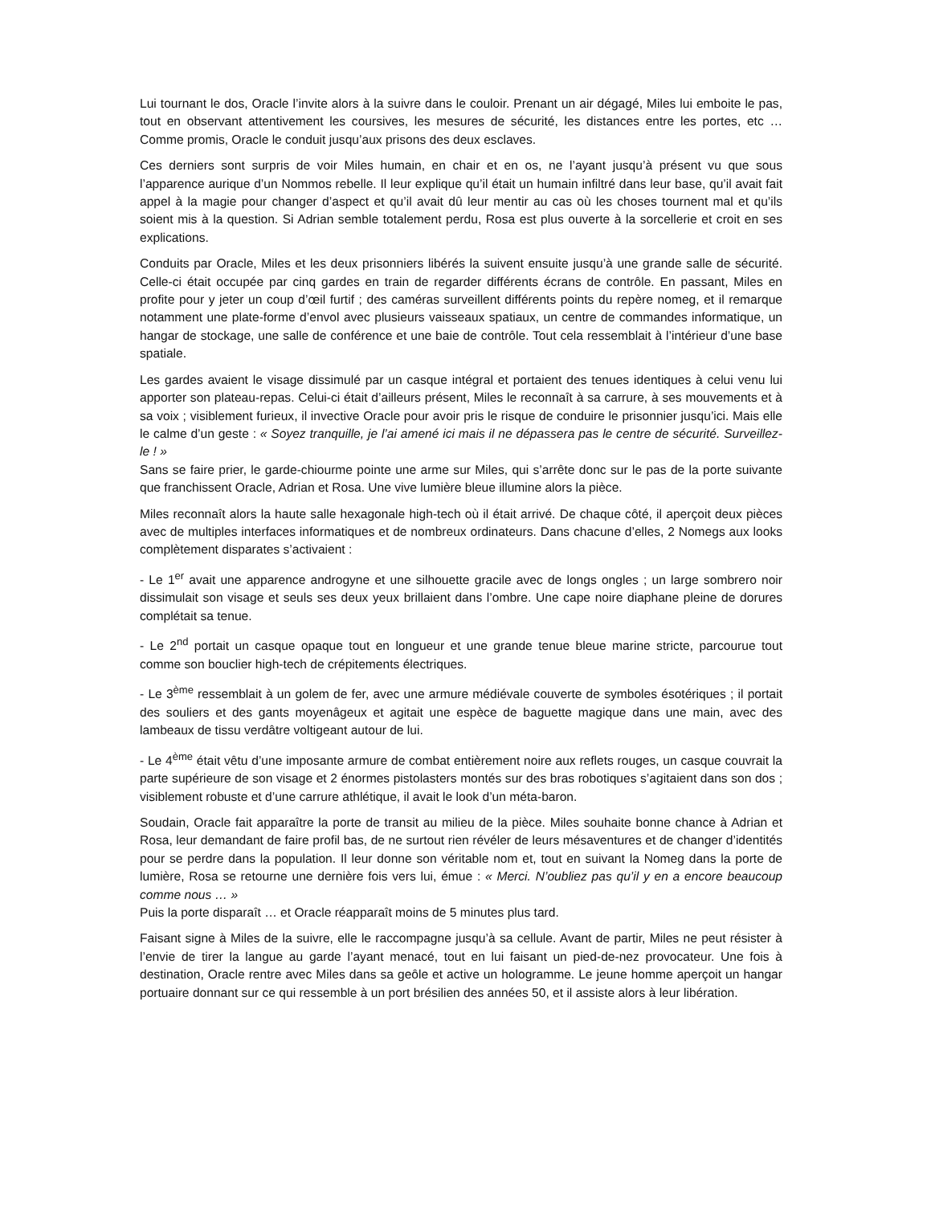Lui tournant le dos, Oracle l’invite alors à la suivre dans le couloir. Prenant un air dégagé, Miles lui emboite le pas, tout en observant attentivement les coursives, les mesures de sécurité, les distances entre les portes, etc … Comme promis, Oracle le conduit jusqu’aux prisons des deux esclaves.
Ces derniers sont surpris de voir Miles humain, en chair et en os, ne l’ayant jusqu’à présent vu que sous l’apparence aurique d’un Nommos rebelle. Il leur explique qu’il était un humain infiltré dans leur base, qu’il avait fait appel à la magie pour changer d’aspect et qu’il avait dû leur mentir au cas où les choses tournent mal et qu’ils soient mis à la question. Si Adrian semble totalement perdu, Rosa est plus ouverte à la sorcellerie et croit en ses explications.
Conduits par Oracle, Miles et les deux prisonniers libérés la suivent ensuite jusqu’à une grande salle de sécurité. Celle-ci était occupée par cinq gardes en train de regarder différents écrans de contrôle. En passant, Miles en profite pour y jeter un coup d’œil furtif ; des caméras surveillent différents points du repère nomeg, et il remarque notamment une plate-forme d’envol avec plusieurs vaisseaux spatiaux, un centre de commandes informatique, un hangar de stockage, une salle de conférence et une baie de contrôle. Tout cela ressemblait à l’intérieur d’une base spatiale.
Les gardes avaient le visage dissimulé par un casque intégral et portaient des tenues identiques à celui venu lui apporter son plateau-repas. Celui-ci était d’ailleurs présent, Miles le reconnaît à sa carrure, à ses mouvements et à sa voix ; visiblement furieux, il invective Oracle pour avoir pris le risque de conduire le prisonnier jusqu’ici. Mais elle le calme d’un geste : « Soyez tranquille, je l’ai amené ici mais il ne dépassera pas le centre de sécurité. Surveillez-le ! »
Sans se faire prier, le garde-chiourme pointe une arme sur Miles, qui s’arrête donc sur le pas de la porte suivante que franchissent Oracle, Adrian et Rosa. Une vive lumière bleue illumine alors la pièce.
Miles reconnaît alors la haute salle hexagonale high-tech où il était arrivé. De chaque côté, il aperçoit deux pièces avec de multiples interfaces informatiques et de nombreux ordinateurs. Dans chacune d’elles, 2 Nomegs aux looks complètement disparates s’activaient :
- Le 1<sup>er</sup> avait une apparence androgyne et une silhouette gracile avec de longs ongles ; un large sombrero noir dissimulait son visage et seuls ses deux yeux brillaient dans l’ombre. Une cape noire diaphane pleine de dorures complétait sa tenue.
- Le 2<sup>nd</sup> portait un casque opaque tout en longueur et une grande tenue bleue marine stricte, parcourue tout comme son bouclier high-tech de crépitements électriques.
- Le 3<sup>ème</sup> ressemblait à un golem de fer, avec une armure médiévale couverte de symboles ésotériques ; il portait des souliers et des gants moyenâgeux et agitait une espèce de baguette magique dans une main, avec des lambeaux de tissu verdâtre voltigeant autour de lui.
- Le 4<sup>ème</sup> était vêtu d’une imposante armure de combat entièrement noire aux reflets rouges, un casque couvrait la parte supérieure de son visage et 2 énormes pistolasters montés sur des bras robotiques s’agitaient dans son dos ; visiblement robuste et d’une carrure athlétique, il avait le look d’un méta-baron.
Soudain, Oracle fait apparaître la porte de transit au milieu de la pièce. Miles souhaite bonne chance à Adrian et Rosa, leur demandant de faire profil bas, de ne surtout rien révéler de leurs mésaventures et de changer d’identités pour se perdre dans la population. Il leur donne son véritable nom et, tout en suivant la Nomeg dans la porte de lumière, Rosa se retourne une dernière fois vers lui, émue : « Merci. N’oubliez pas qu’il y en a encore beaucoup comme nous … »
Puis la porte disparaît … et Oracle réapparaît moins de 5 minutes plus tard.
Faisant signe à Miles de la suivre, elle le raccompagne jusqu’à sa cellule. Avant de partir, Miles ne peut résister à l’envie de tirer la langue au garde l’ayant menacé, tout en lui faisant un pied-de-nez provocateur. Une fois à destination, Oracle rentre avec Miles dans sa geôle et active un hologramme. Le jeune homme aperçoit un hangar portuaire donnant sur ce qui ressemble à un port brésilien des années 50, et il assiste alors à leur libération.